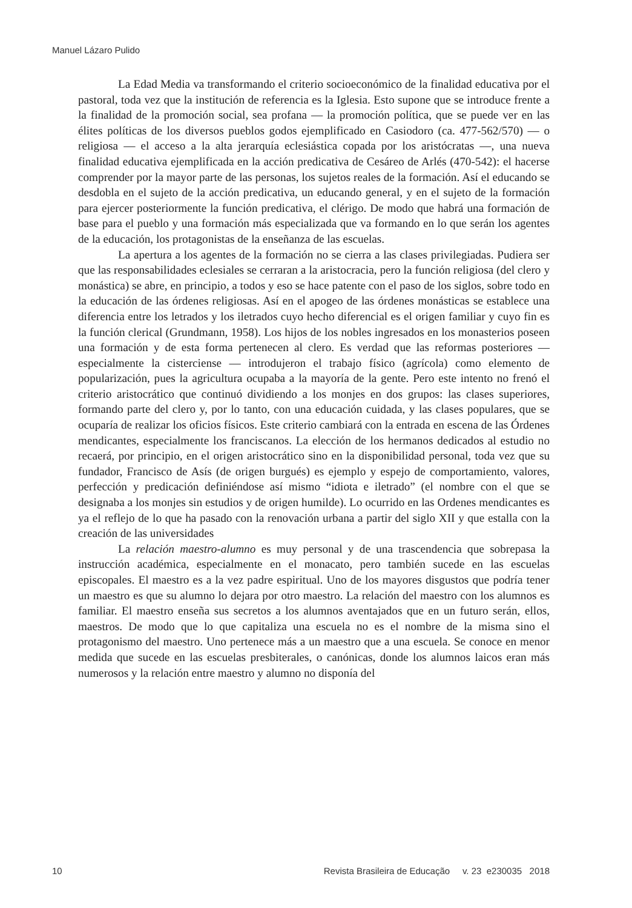Manuel Lázaro Pulido
La Edad Media va transformando el criterio socioeconómico de la finalidad educativa por el pastoral, toda vez que la institución de referencia es la Iglesia. Esto supone que se introduce frente a la finalidad de la promoción social, sea profana — la promoción política, que se puede ver en las élites políticas de los diversos pueblos godos ejemplificado en Casiodoro (ca. 477-562/570) — o religiosa — el acceso a la alta jerarquía eclesiástica copada por los aristócratas —, una nueva finalidad educativa ejemplificada en la acción predicativa de Cesáreo de Arlés (470-542): el hacerse comprender por la mayor parte de las personas, los sujetos reales de la formación. Así el educando se desdobla en el sujeto de la acción predicativa, un educando general, y en el sujeto de la formación para ejercer posteriormente la función predicativa, el clérigo. De modo que habrá una formación de base para el pueblo y una formación más especializada que va formando en lo que serán los agentes de la educación, los protagonistas de la enseñanza de las escuelas.
La apertura a los agentes de la formación no se cierra a las clases privilegiadas. Pudiera ser que las responsabilidades eclesiales se cerraran a la aristocracia, pero la función religiosa (del clero y monástica) se abre, en principio, a todos y eso se hace patente con el paso de los siglos, sobre todo en la educación de las órdenes religiosas. Así en el apogeo de las órdenes monásticas se establece una diferencia entre los letrados y los iletrados cuyo hecho diferencial es el origen familiar y cuyo fin es la función clerical (Grundmann, 1958). Los hijos de los nobles ingresados en los monasterios poseen una formación y de esta forma pertenecen al clero. Es verdad que las reformas posteriores — especialmente la cisterciense — introdujeron el trabajo físico (agrícola) como elemento de popularización, pues la agricultura ocupaba a la mayoría de la gente. Pero este intento no frenó el criterio aristocrático que continuó dividiendo a los monjes en dos grupos: las clases superiores, formando parte del clero y, por lo tanto, con una educación cuidada, y las clases populares, que se ocuparía de realizar los oficios físicos. Este criterio cambiará con la entrada en escena de las Órdenes mendicantes, especialmente los franciscanos. La elección de los hermanos dedicados al estudio no recaerá, por principio, en el origen aristocrático sino en la disponibilidad personal, toda vez que su fundador, Francisco de Asís (de origen burgués) es ejemplo y espejo de comportamiento, valores, perfección y predicación definiéndose así mismo “idiota e iletrado” (el nombre con el que se designaba a los monjes sin estudios y de origen humilde). Lo ocurrido en las Ordenes mendicantes es ya el reflejo de lo que ha pasado con la renovación urbana a partir del siglo XII y que estalla con la creación de las universidades
La relación maestro-alumno es muy personal y de una trascendencia que sobrepasa la instrucción académica, especialmente en el monacato, pero también sucede en las escuelas episcopales. El maestro es a la vez padre espiritual. Uno de los mayores disgustos que podría tener un maestro es que su alumno lo dejara por otro maestro. La relación del maestro con los alumnos es familiar. El maestro enseña sus secretos a los alumnos aventajados que en un futuro serán, ellos, maestros. De modo que lo que capitaliza una escuela no es el nombre de la misma sino el protagonismo del maestro. Uno pertenece más a un maestro que a una escuela. Se conoce en menor medida que sucede en las escuelas presbiterales, o canónicas, donde los alumnos laicos eran más numerosos y la relación entre maestro y alumno no disponía del
10 Revista Brasileira de Educação v. 23 e230035 2018